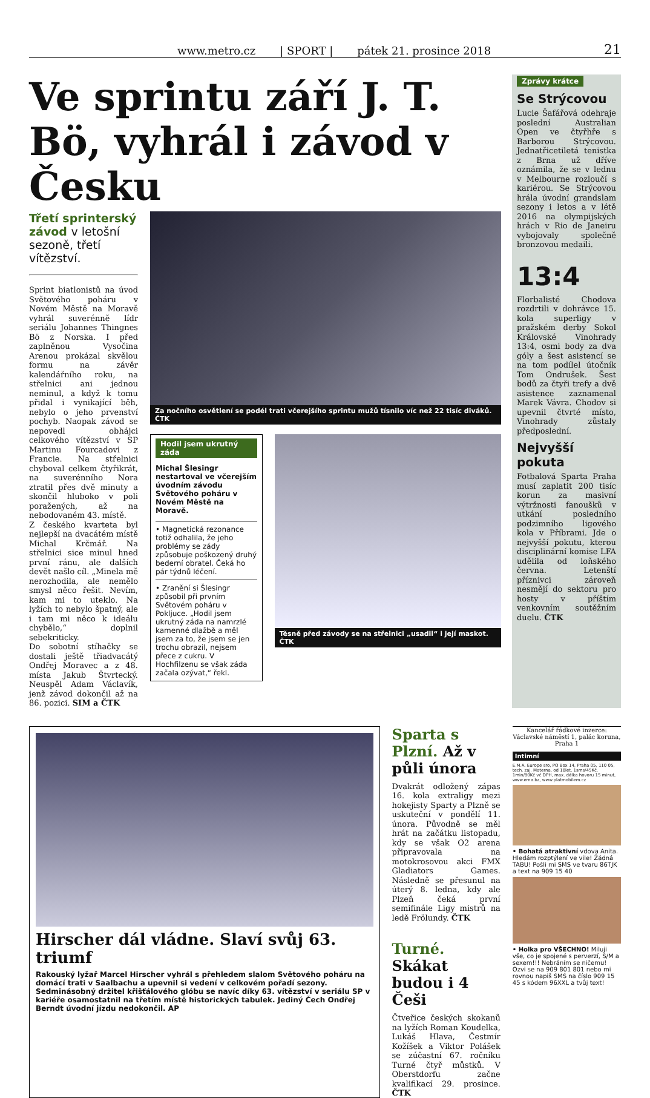www.metro.cz | SPORT | pátek 21. prosince 2018 21
Ve sprintu září J. T. Bö, vyhrál i závod v Česku
Třetí sprinterský závod v letošní sezoně, třetí vítězství.
Sprint biatlonistů na úvod Světového poháru v Novém Městě na Moravě vyhrál suverénně lídr seriálu Johannes Thingnes Bö z Norska. I před zaplněnou Vysočina Arenou prokázal skvělou formu na závěr kalendářního roku, na střelnici ani jednou neminul, a když k tomu přidal i vynikající běh, nebylo o jeho prvenství pochyb. Naopak závod se nepovedl obhájci celkového vítězství v SP Martinu Fourcadovi z Francie. Na střelnici chyboval celkem čtyřikrát, na suverénního Nora ztratil přes dvě minuty a skončil hluboko v poli poražených, až na nebodovaném 43. místě.
Z českého kvarteta byl nejlepší na dvacátém místě Michal Krčmář. Na střelnici sice minul hned první ránu, ale dalších devět našlo cíl. „Minela mě nerozhodila, ale nemělo smysl něco řešit. Nevím, kam mi to uteklo. Na lyžích to nebylo špatný, ale i tam mi něco k ideálu chybělo,“ doplnil sebekriticky.
Do sobotní stíhačky se dostali ještě třiadvacátý Ondřej Moravec a z 48. místa Jakub Štvrtecký. Neuspěl Adam Václavík, jenž závod dokončil až na 86. pozici. SIM a ČTK
Za nočního osvětlení se podél trati včerejšího sprintu mužů tísnilo víc než 22 tisíc diváků. ČTK
Hodil jsem ukrutný záda
Michal Šlesingr nestartoval ve včerejším úvodním závodu Světového poháru v Novém Městě na Moravě.
• Magnetická rezonance totiž odhalila, že jeho problémy se zády způsobuje poškozený druhý bederní obratel. Čeká ho pár týdnů léčení.
• Zranění si Šlesingr způsobil při prvním Světovém poháru v Pokljuce. „Hodil jsem ukrutný záda na namrzlé kamenné dlažbě a měl jsem za to, že jsem se jen trochu obrazil, nejsem přece z cukru. V Hochfilzenu se však záda začala ozývat,“ řekl.
Těsně před závody se na střelnici „usadil“ i její maskot. ČTK
Zprávy krátce
Se Strýcovou
Lucie Šafářová odehraje poslední Australian Open ve čtyřhře s Barborou Strýcovou. Jednatřicetiletá tenistka z Brna už dříve oznámila, že se v lednu v Melbourne rozloučí s kariérou. Se Strýcovou hrála úvodní grandslam sezony i letos a v létě 2016 na olympijských hrách v Rio de Janeiru vybojovaly společně bronzovou medaili.
13:4
Florbalisté Chodova rozdrtili v dohrávce 15. kola superligy v pražském derby Sokol Královské Vinohrady 13:4, osmi body za dva góly a šest asistencí se na tom podílel útočník Tom Ondrušek. Šest bodů za čtyři trefy a dvě asistence zaznamenal Marek Vávra. Chodov si upevnil čtvrté místo, Vinohrady zůstaly předposlední.
Nejvyšší pokuta
Fotbalová Sparta Praha musí zaplatit 200 tisíc korun za masivní výtržnosti fanoušků v utkání posledního podzimního ligového kola v Příbrami. Jde o nejvyšší pokutu, kterou disciplinární komise LFA udělila od loňského června. Letenští příznivci zároveň nesmějí do sektoru pro hosty v příštím venkovním soutěžním duelu. ČTK
Hirscher dál vládne. Slaví svůj 63. triumf
Rakouský lyžař Marcel Hirscher vyhrál s přehledem slalom Světového poháru na domácí trati v Saalbachu a upevnil si vedení v celkovém pořadí sezony. Sedminásobný držitel křišťálového glóbu se navíc díky 63. vítězství v seriálu SP v kariéře osamostatnil na třetím místě historických tabulek. Jediný Čech Ondřej Berndt úvodní jízdu nedokončil. AP
Sparta s Plzní. Až v půli února
Dvakrát odložený zápas 16. kola extraligy mezi hokejisty Sparty a Plzně se uskuteční v pondělí 11. února. Původně se měl hrát na začátku listopadu, kdy se však O2 arena připravovala na motokrosovou akci FMX Gladiators Games. Následně se přesunul na úterý 8. ledna, kdy ale Plzeň čeká první semifinále Ligy mistrů na ledě Frölundy. ČTK
Turné. Skákat budou i 4 Češi
Čtveřice českých skokanů na lyžích Roman Koudelka, Lukáš Hlava, Čestmír Kožíšek a Viktor Polášek se zúčastní 67. ročníku Turné čtyř můstků. V Oberstdorfu začne kvalifikací 29. prosince. ČTK
Kancelář řádkové inzerce: Václavské náměstí 1, palác koruna, Praha 1
Intimní
E.M.A. Europe sro, PO Box 14, Praha 05, 110 05, tech. zaj. Materna, od 18let, 1sms/45Kč, 1min/80Kč vč DPH, max. délka hovoru 15 minut, www.ema.bz, www.platmobilem.cz
• Bohatá atraktivní vdova Anita. Hledám rozptýlení ve vile! Žádná TABU! Pošli mi SMS ve tvaru 86TJK a text na 909 15 40
• Holka pro VŠECHNO! Miluji vše, co je spojené s perverzí, S/M a sexem!!! Nebráním se ničemu! Ozvi se na 909 801 801 nebo mi rovnou napiš SMS na číslo 909 15 45 s kódem 96XXL a tvůj text!